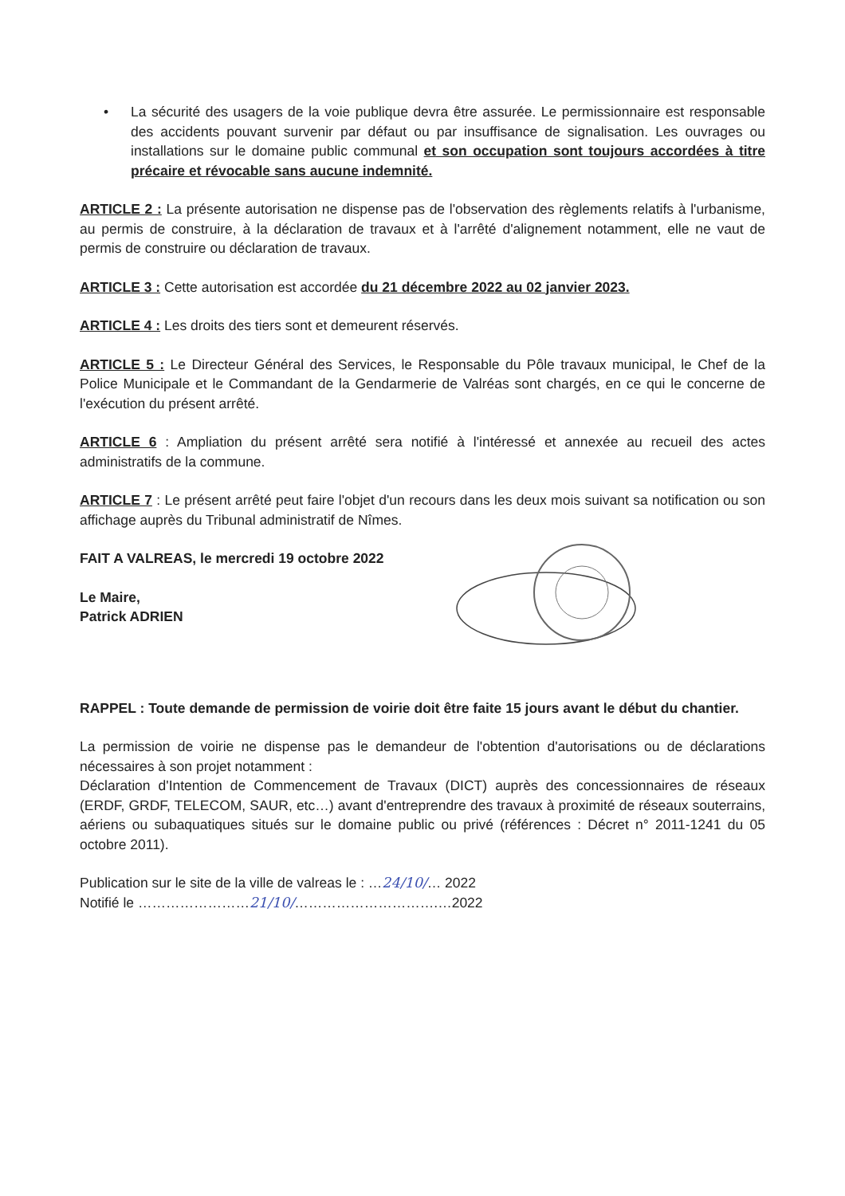• La sécurité des usagers de la voie publique devra être assurée. Le permissionnaire est responsable des accidents pouvant survenir par défaut ou par insuffisance de signalisation. Les ouvrages ou installations sur le domaine public communal et son occupation sont toujours accordées à titre précaire et révocable sans aucune indemnité.
ARTICLE 2 : La présente autorisation ne dispense pas de l'observation des règlements relatifs à l'urbanisme, au permis de construire, à la déclaration de travaux et à l'arrêté d'alignement notamment, elle ne vaut de permis de construire ou déclaration de travaux.
ARTICLE 3 : Cette autorisation est accordée du 21 décembre 2022 au 02 janvier 2023.
ARTICLE 4 : Les droits des tiers sont et demeurent réservés.
ARTICLE 5 : Le Directeur Général des Services, le Responsable du Pôle travaux municipal, le Chef de la Police Municipale et le Commandant de la Gendarmerie de Valréas sont chargés, en ce qui le concerne de l'exécution du présent arrêté.
ARTICLE 6 : Ampliation du présent arrêté sera notifié à l'intéressé et annexée au recueil des actes administratifs de la commune.
ARTICLE 7 : Le présent arrêté peut faire l'objet d'un recours dans les deux mois suivant sa notification ou son affichage auprès du Tribunal administratif de Nîmes.
FAIT A VALREAS, le mercredi 19 octobre 2022
Le Maire,
Patrick ADRIEN
RAPPEL : Toute demande de permission de voirie doit être faite 15 jours avant le début du chantier.
La permission de voirie ne dispense pas le demandeur de l'obtention d'autorisations ou de déclarations nécessaires à son projet notamment :
Déclaration d'Intention de Commencement de Travaux (DICT) auprès des concessionnaires de réseaux (ERDF, GRDF, TELECOM, SAUR, etc…) avant d'entreprendre des travaux à proximité de réseaux souterrains, aériens ou subaquatiques situés sur le domaine public ou privé (références : Décret n° 2011-1241 du 05 octobre 2011).
Publication sur le site de la ville de valreas le : …24/10/… 2022
Notifié le ……………………21/10/………………………….…2022